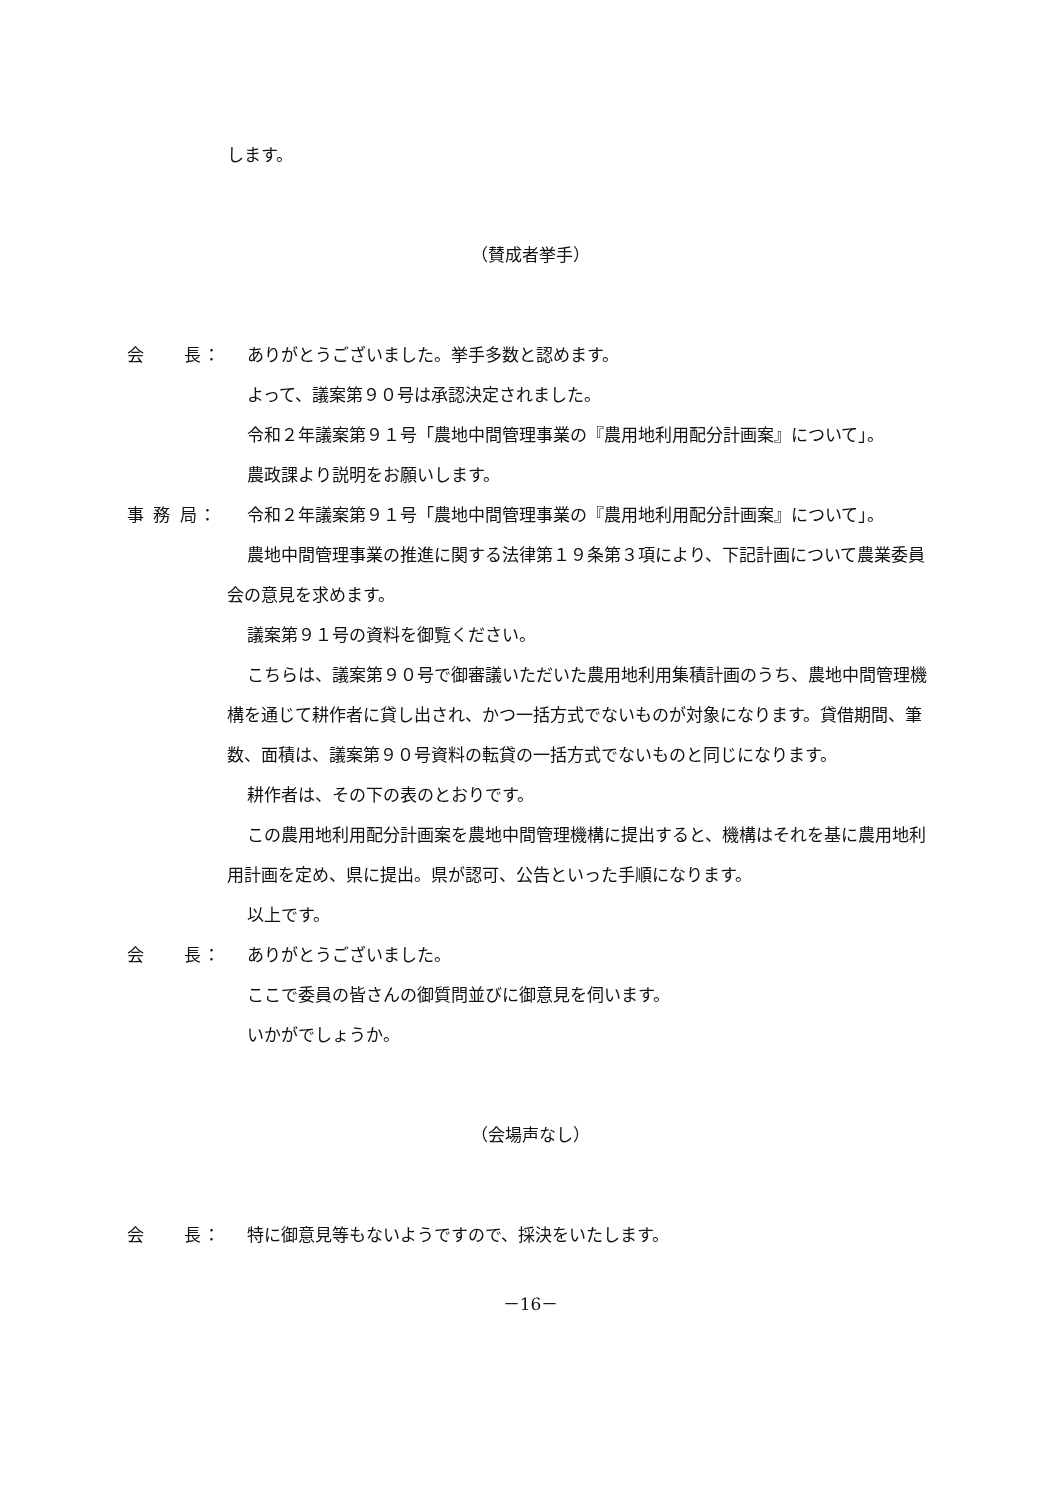します。
（賛成者挙手）
会　　長： ありがとうございました。挙手多数と認めます。
よって、議案第９０号は承認決定されました。
令和２年議案第９１号「農地中間管理事業の『農用地利用配分計画案』について」。
農政課より説明をお願いします。
事 務 局：
令和２年議案第９１号「農地中間管理事業の『農用地利用配分計画案』について」。
農地中間管理事業の推進に関する法律第１９条第３項により、下記計画について農業委員会の意見を求めます。
議案第９１号の資料を御覧ください。
こちらは、議案第９０号で御審議いただいた農用地利用集積計画のうち、農地中間管理機構を通じて耕作者に貸し出され、かつ一括方式でないものが対象になります。貸借期間、筆数、面積は、議案第９０号資料の転貸の一括方式でないものと同じになります。
耕作者は、その下の表のとおりです。
この農用地利用配分計画案を農地中間管理機構に提出すると、機構はそれを基に農用地利用計画を定め、県に提出。県が認可、公告といった手順になります。
以上です。
会　　長： ありがとうございました。
ここで委員の皆さんの御質問並びに御意見を伺います。
いかがでしょうか。
（会場声なし）
会　　長： 特に御意見等もないようですので、採決をいたします。
－16－